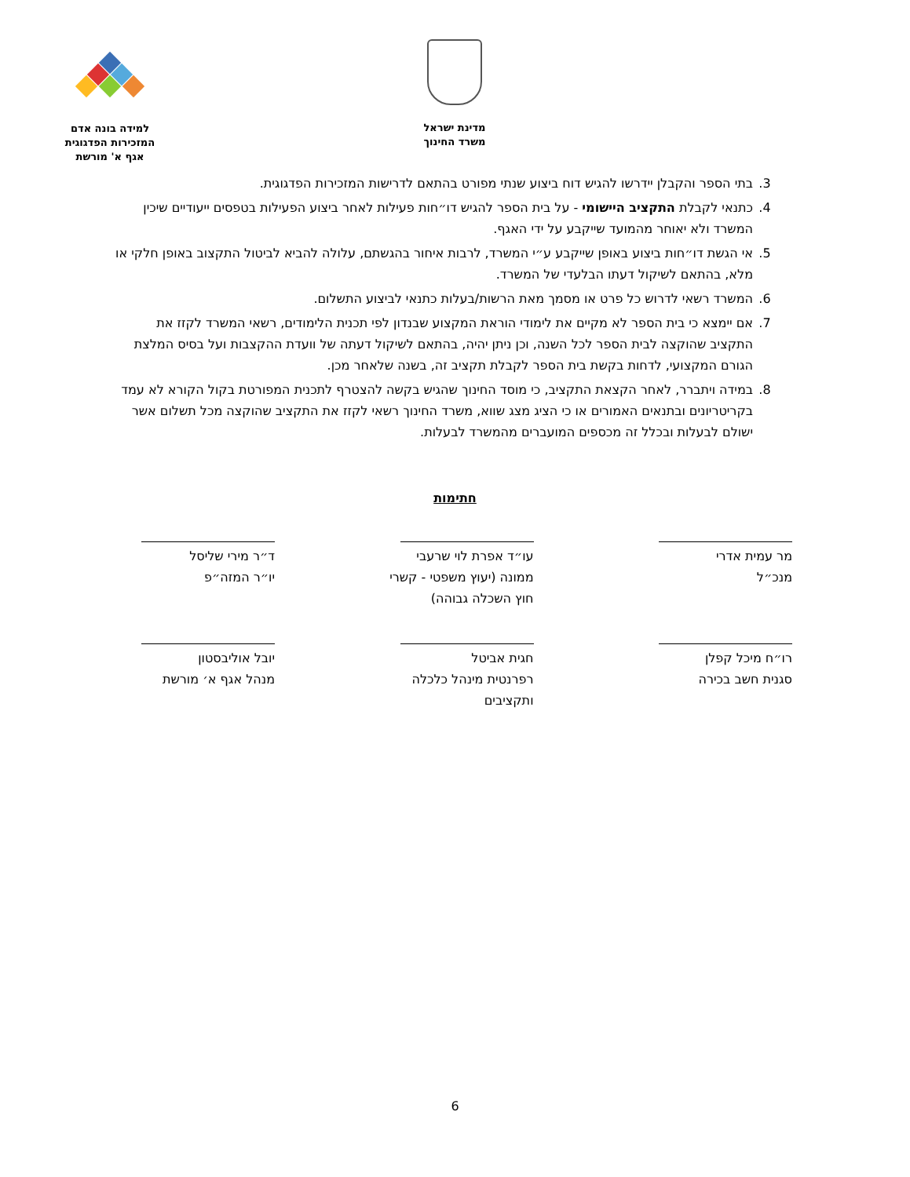מדינת ישראל
משרד החינוך
למידה בונה אדם
המזכירות הפדגוגית
אגף א' מורשת
3. בתי הספר והקבלן יידרשו להגיש דוח ביצוע שנתי מפורט בהתאם לדרישות המזכירות הפדגוגית.
4. כתנאי לקבלת התקציב היישומי - על בית הספר להגיש דו״חות פעילות לאחר ביצוע הפעילות בטפסים ייעודיים שיכין המשרד ולא יאוחר מהמועד שייקבע על ידי האגף.
5. אי הגשת דו״חות ביצוע באופן שייקבע ע״י המשרד, לרבות איחור בהגשתם, עלולה להביא לביטול התקצוב באופן חלקי או מלא, בהתאם לשיקול דעתו הבלעדי של המשרד.
6. המשרד רשאי לדרוש כל פרט או מסמך מאת הרשות/בעלות כתנאי לביצוע התשלום.
7. אם יימצא כי בית הספר לא מקיים את לימודי הוראת המקצוע שבנדון לפי תכנית הלימודים, רשאי המשרד לקזז את התקציב שהוקצה לבית הספר לכל השנה, וכן ניתן יהיה, בהתאם לשיקול דעתה של וועדת ההקצבות ועל בסיס המלצת הגורם המקצועי, לדחות בקשת בית הספר לקבלת תקציב זה, בשנה שלאחר מכן.
8. במידה ויתברר, לאחר הקצאת התקציב, כי מוסד החינוך שהגיש בקשה להצטרף לתכנית המפורטת בקול הקורא לא עמד בקריטריונים ובתנאים האמורים או כי הציג מצג שווא, משרד החינוך רשאי לקזז את התקציב שהוקצה מכל תשלום אשר ישולם לבעלות ובכלל זה מכספים המועברים מהמשרד לבעלות.
חתימות
מר עמית אדרי
מנכ״ל
עו״ד אפרת לוי שרעבי
ממונה (יעוץ משפטי - קשרי חוץ השכלה גבוהה)
ד״ר מירי שליסל
יו״ר המזה״פ
רו״ח מיכל קפלן
סגנית חשב בכירה
חגית אביטל
רפרנטית מינהל כלכלה ותקציבים
יובל אוליבסטון
מנהל אגף א׳ מורשת
6